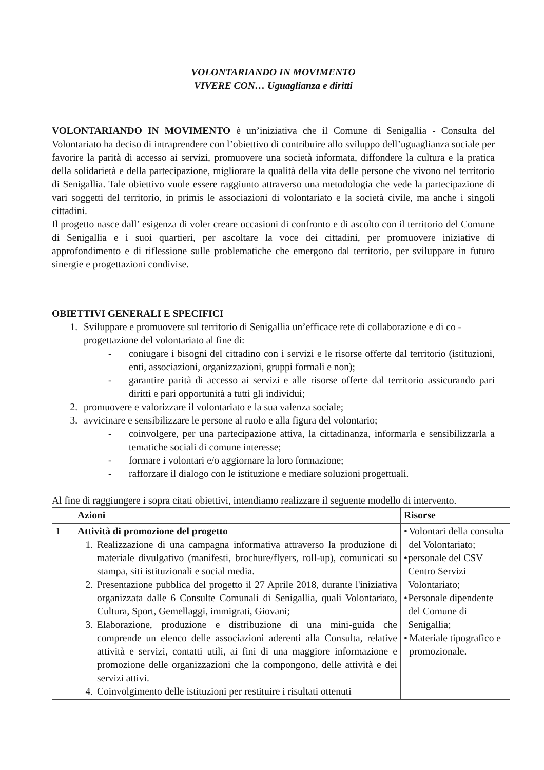VOLONTARIANDO IN MOVIMENTO
VIVERE CON… Uguaglianza e diritti
VOLONTARIANDO IN MOVIMENTO è un’iniziativa che il Comune di Senigallia - Consulta del Volontariato ha deciso di intraprendere con l’obiettivo di contribuire allo sviluppo dell’uguaglianza sociale per favorire la parità di accesso ai servizi, promuovere una società informata, diffondere la cultura e la pratica della solidarietà e della partecipazione, migliorare la qualità della vita delle persone che vivono nel territorio di Senigallia. Tale obiettivo vuole essere raggiunto attraverso una metodologia che vede la partecipazione di vari soggetti del territorio, in primis le associazioni di volontariato e la società civile, ma anche i singoli cittadini.
Il progetto nasce dall’ esigenza di voler creare occasioni di confronto e di ascolto con il territorio del Comune di Senigallia e i suoi quartieri, per ascoltare la voce dei cittadini, per promuovere iniziative di approfondimento e di riflessione sulle problematiche che emergono dal territorio, per sviluppare in futuro sinergie e progettazioni condivise.
OBIETTIVI GENERALI E SPECIFICI
1. Sviluppare e promuovere sul territorio di Senigallia un’efficace rete di collaborazione e di co - progettazione del volontariato al fine di:
- coniugare i bisogni del cittadino con i servizi e le risorse offerte dal territorio (istituzioni, enti, associazioni, organizzazioni, gruppi formali e non);
- garantire parità di accesso ai servizi e alle risorse offerte dal territorio assicurando pari diritti e pari opportunità a tutti gli individui;
2. promuovere e valorizzare il volontariato e la sua valenza sociale;
3. avvicinare e sensibilizzare le persone al ruolo e alla figura del volontario;
- coinvolgere, per una partecipazione attiva, la cittadinanza, informarla e sensibilizzarla a tematiche sociali di comune interesse;
- formare i volontari e/o aggiornare la loro formazione;
- rafforzare il dialogo con le istituzione e mediare soluzioni progettuali.
Al fine di raggiungere i sopra citati obiettivi, intendiamo realizzare il seguente modello di intervento.
| | Azioni | Risorse |
| --- | --- | --- |
| 1 | Attività di promozione del progetto 1. Realizzazione di una campagna informativa attraverso la produzione di materiale divulgativo (manifesti, brochure/flyers, roll-up), comunicati su stampa, siti istituzionali e social media. 2. Presentazione pubblica del progetto il 27 Aprile 2018, durante l'iniziativa organizzata dalle 6 Consulte Comunali di Senigallia, quali Volontariato, Cultura, Sport, Gemellaggi, immigrati, Giovani; 3. Elaborazione, produzione e distribuzione di una mini-guida che comprende un elenco delle associazioni aderenti alla Consulta, relative attività e servizi, contatti utili, ai fini di una maggiore informazione e promozione delle organizzazioni che la compongono, delle attività e dei servizi attivi. 4. Coinvolgimento delle istituzioni per restituire i risultati ottenuti | • Volontari della consulta del Volontariato; • personale del CSV – Centro Servizi Volontariato; • Personale dipendente del Comune di Senigallia; • Materiale tipografico e promozionale. |